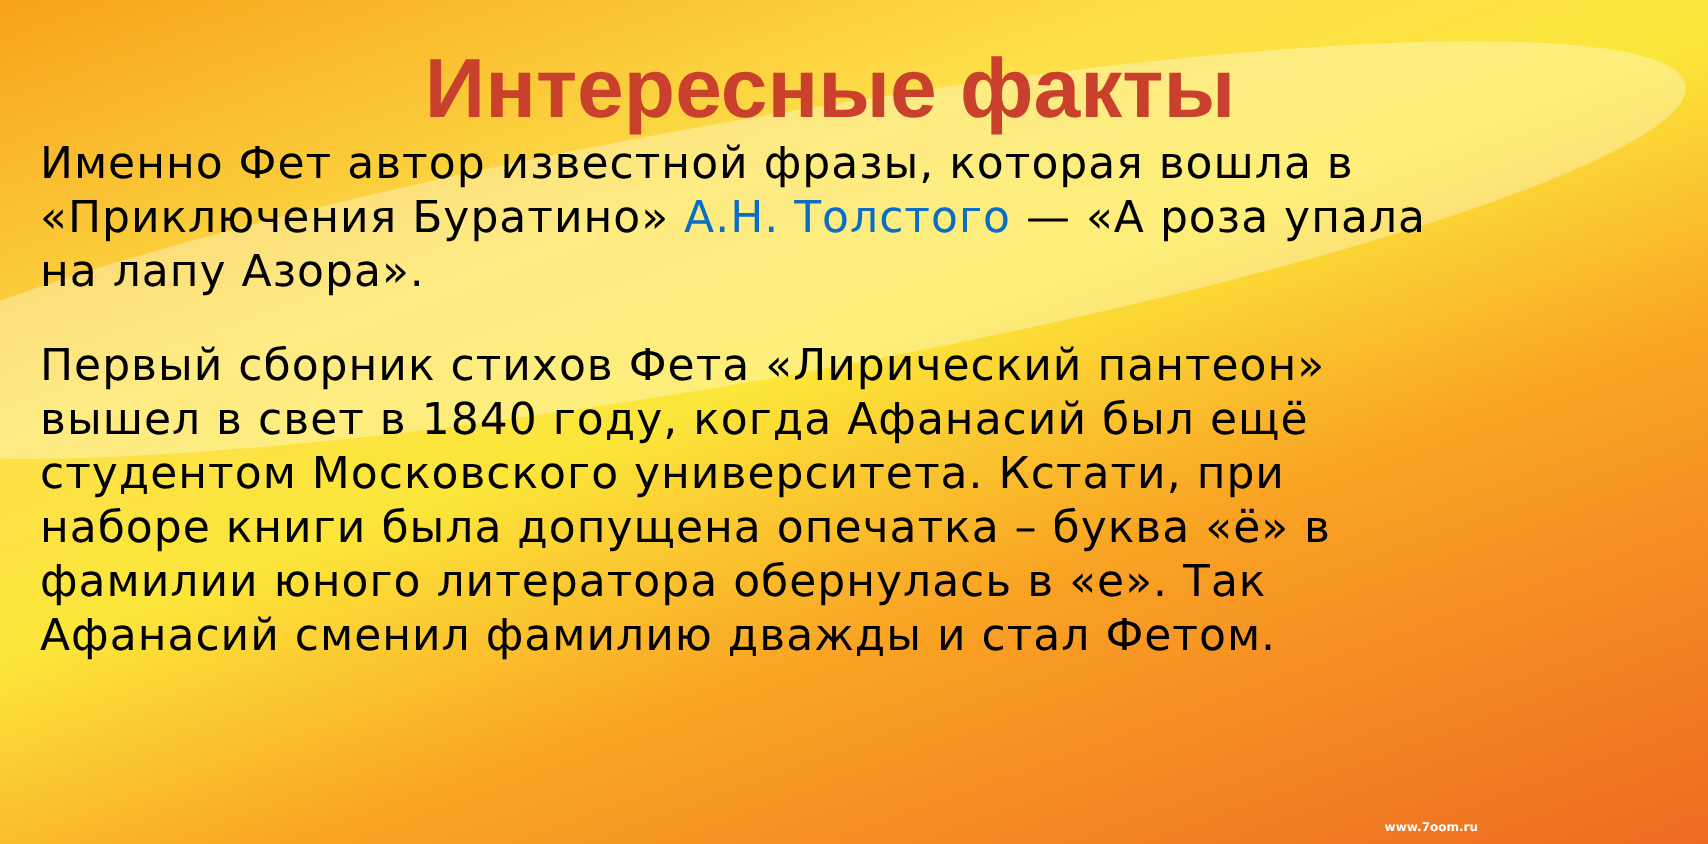Интересные факты
Именно Фет автор известной фразы, которая вошла в «Приключения Буратино» А.Н. Толстого — «А роза упала на лапу Азора».
Первый сборник стихов Фета «Лирический пантеон» вышел в свет в 1840 году, когда Афанасий был ещё студентом Московского университета. Кстати, при наборе книги была допущена опечатка – буква «ё» в фамилии юного литератора обернулась в «е». Так Афанасий сменил фамилию дважды и стал Фетом.
www.7oom.ru